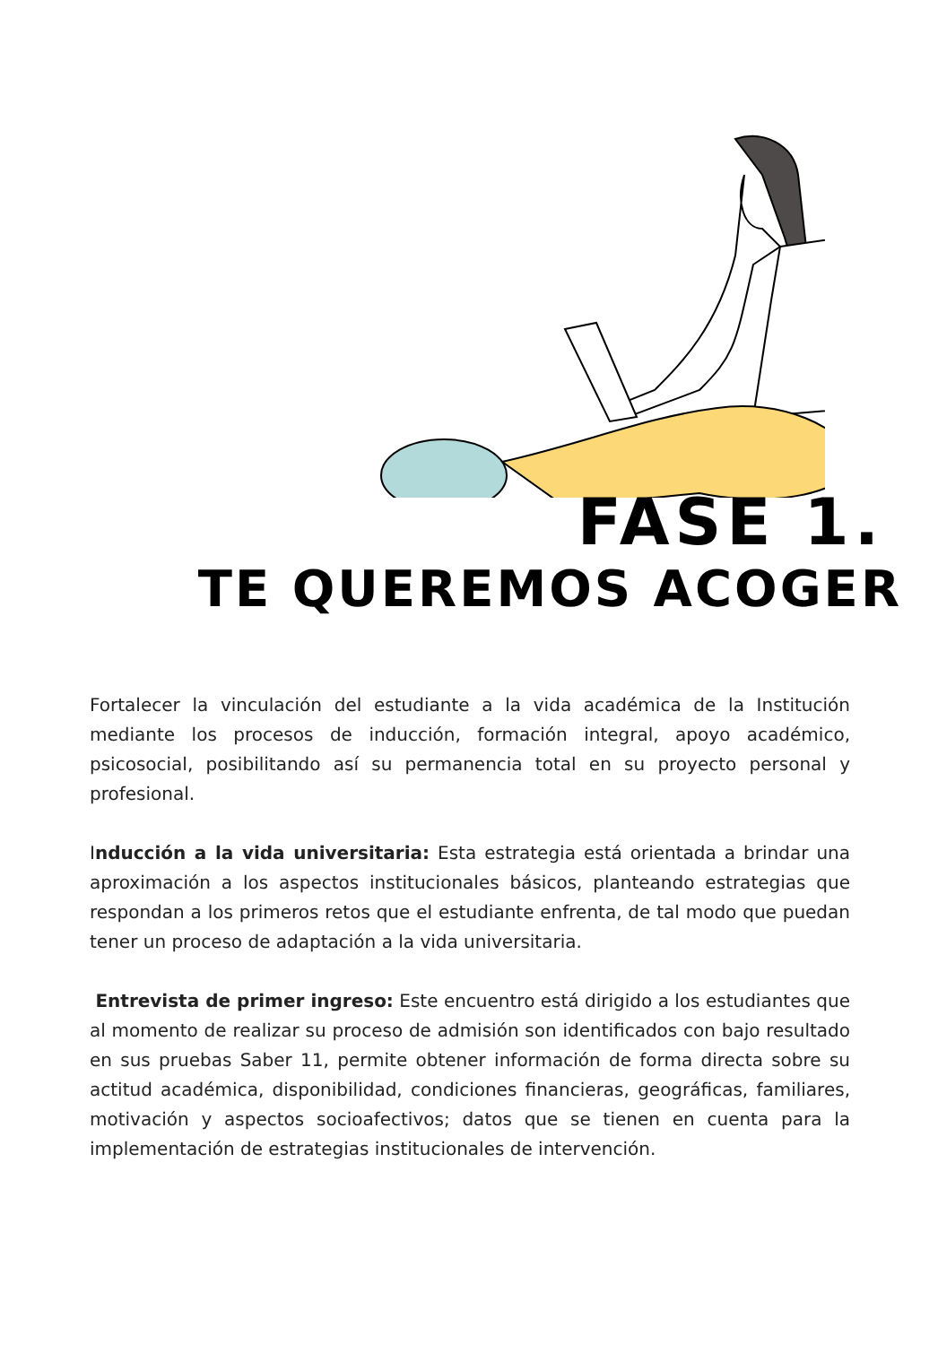FASE 1.
TE QUEREMOS ACOGER
Fortalecer la vinculación del estudiante a la vida académica de la Institución mediante los procesos de inducción, formación integral, apoyo académico, psicosocial, posibilitando así su permanencia total en su proyecto personal y profesional.
Inducción a la vida universitaria: Esta estrategia está orientada a brindar una aproximación a los aspectos institucionales básicos, planteando estrategias que respondan a los primeros retos que el estudiante enfrenta, de tal modo que puedan tener un proceso de adaptación a la vida universitaria.
Entrevista de primer ingreso: Este encuentro está dirigido a los estudiantes que al momento de realizar su proceso de admisión son identificados con bajo resultado en sus pruebas Saber 11, permite obtener información de forma directa sobre su actitud académica, disponibilidad, condiciones financieras, geográficas, familiares, motivación y aspectos socioafectivos; datos que se tienen en cuenta para la implementación de estrategias institucionales de intervención.